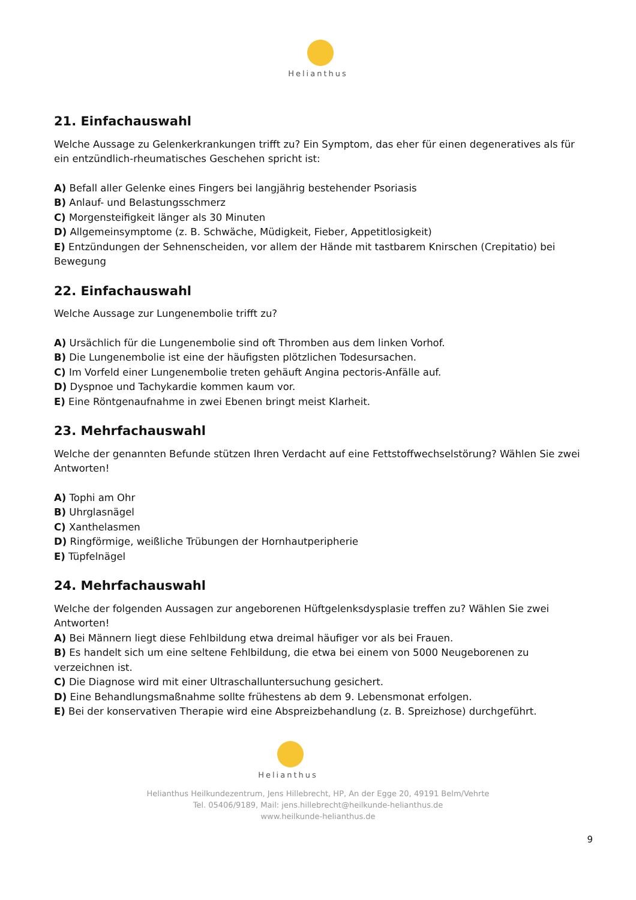Helianthus
21. Einfachauswahl
Welche Aussage zu Gelenkerkrankungen trifft zu? Ein Symptom, das eher für einen degeneratives als für ein entzündlich-rheumatisches Geschehen spricht ist:
A) Befall aller Gelenke eines Fingers bei langjährig bestehender Psoriasis
B) Anlauf- und Belastungsschmerz
C) Morgensteifigkeit länger als 30 Minuten
D) Allgemeinsymptome (z. B. Schwäche, Müdigkeit, Fieber, Appetitlosigkeit)
E) Entzündungen der Sehnenscheiden, vor allem der Hände mit tastbarem Knirschen (Crepitatio) bei Bewegung
22. Einfachauswahl
Welche Aussage zur Lungenembolie trifft zu?
A) Ursächlich für die Lungenembolie sind oft Thromben aus dem linken Vorhof.
B) Die Lungenembolie ist eine der häufigsten plötzlichen Todesursachen.
C) Im Vorfeld einer Lungenembolie treten gehäuft Angina pectoris-Anfälle auf.
D) Dyspnoe und Tachykardie kommen kaum vor.
E) Eine Röntgenaufnahme in zwei Ebenen bringt meist Klarheit.
23. Mehrfachauswahl
Welche der genannten Befunde stützen Ihren Verdacht auf eine Fettstoffwechselstörung? Wählen Sie zwei Antworten!
A) Tophi am Ohr
B) Uhrglasnägel
C) Xanthelasmen
D) Ringförmige, weißliche Trübungen der Hornhautperipherie
E) Tüpfelnägel
24. Mehrfachauswahl
Welche der folgenden Aussagen zur angeborenen Hüftgelenksdysplasie treffen zu? Wählen Sie zwei Antworten!
A) Bei Männern liegt diese Fehlbildung etwa dreimal häufiger vor als bei Frauen.
B) Es handelt sich um eine seltene Fehlbildung, die etwa bei einem von 5000 Neugeborenen zu verzeichnen ist.
C) Die Diagnose wird mit einer Ultraschalluntersuchung gesichert.
D) Eine Behandlungsmaßnahme sollte frühestens ab dem 9. Lebensmonat erfolgen.
E) Bei der konservativen Therapie wird eine Abspreizbehandlung (z. B. Spreizhose) durchgeführt.
Helianthus
Helianthus Heilkundezentrum, Jens Hillebrecht, HP, An der Egge 20, 49191 Belm/Vehrte
Tel. 05406/9189, Mail: jens.hillebrecht@heilkunde-helianthus.de
www.heilkunde-helianthus.de
9